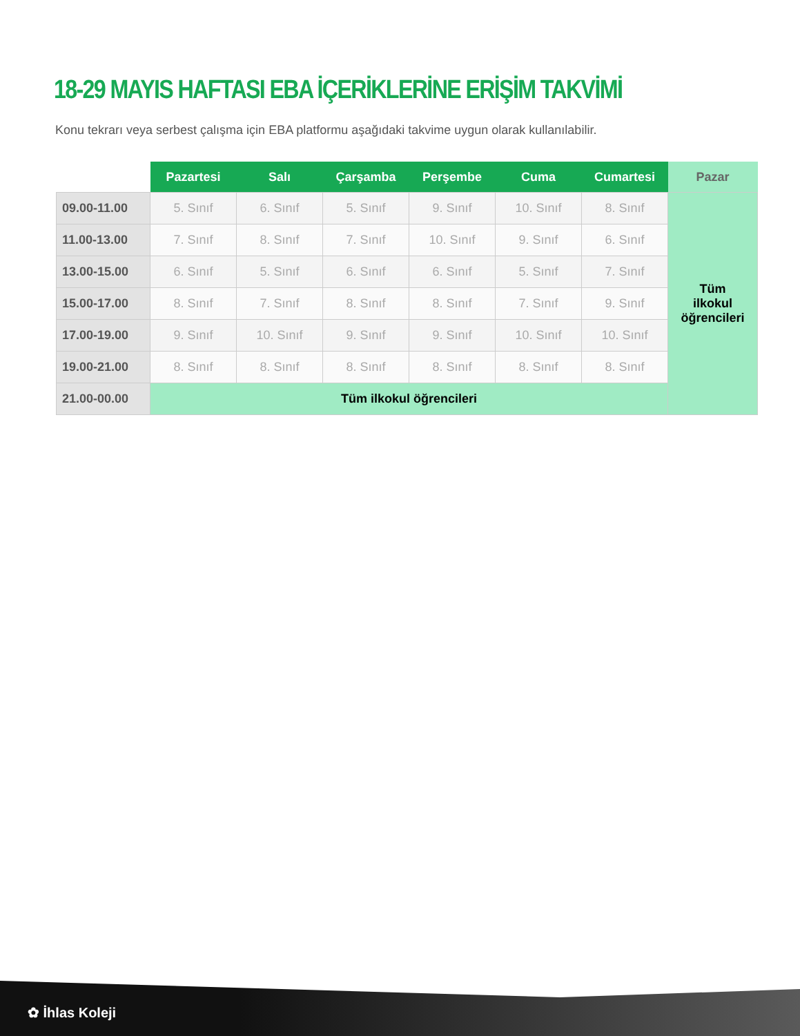18-29 MAYIS HAFTASI EBA İÇERİKLERİNE ERİŞİM TAKVİMİ
Konu tekrarı veya serbest çalışma için EBA platformu aşağıdaki takvime uygun olarak kullanılabilir.
| | Pazartesi | Salı | Çarşamba | Perşembe | Cuma | Cumartesi | Pazar |
| --- | --- | --- | --- | --- | --- | --- | --- |
| 09.00-11.00 | 5. Sınıf | 6. Sınıf | 5. Sınıf | 9. Sınıf | 10. Sınıf | 8. Sınıf | Tüm ilkokul öğrencileri |
| 11.00-13.00 | 7. Sınıf | 8. Sınıf | 7. Sınıf | 10. Sınıf | 9. Sınıf | 6. Sınıf | |
| 13.00-15.00 | 6. Sınıf | 5. Sınıf | 6. Sınıf | 6. Sınıf | 5. Sınıf | 7. Sınıf | |
| 15.00-17.00 | 8. Sınıf | 7. Sınıf | 8. Sınıf | 8. Sınıf | 7. Sınıf | 9. Sınıf | |
| 17.00-19.00 | 9. Sınıf | 10. Sınıf | 9. Sınıf | 9. Sınıf | 10. Sınıf | 10. Sınıf | |
| 19.00-21.00 | 8. Sınıf | 8. Sınıf | 8. Sınıf | 8. Sınıf | 8. Sınıf | 8. Sınıf | |
| 21.00-00.00 | Tüm ilkokul öğrencileri | | | | | | |
✿ İhlas Koleji